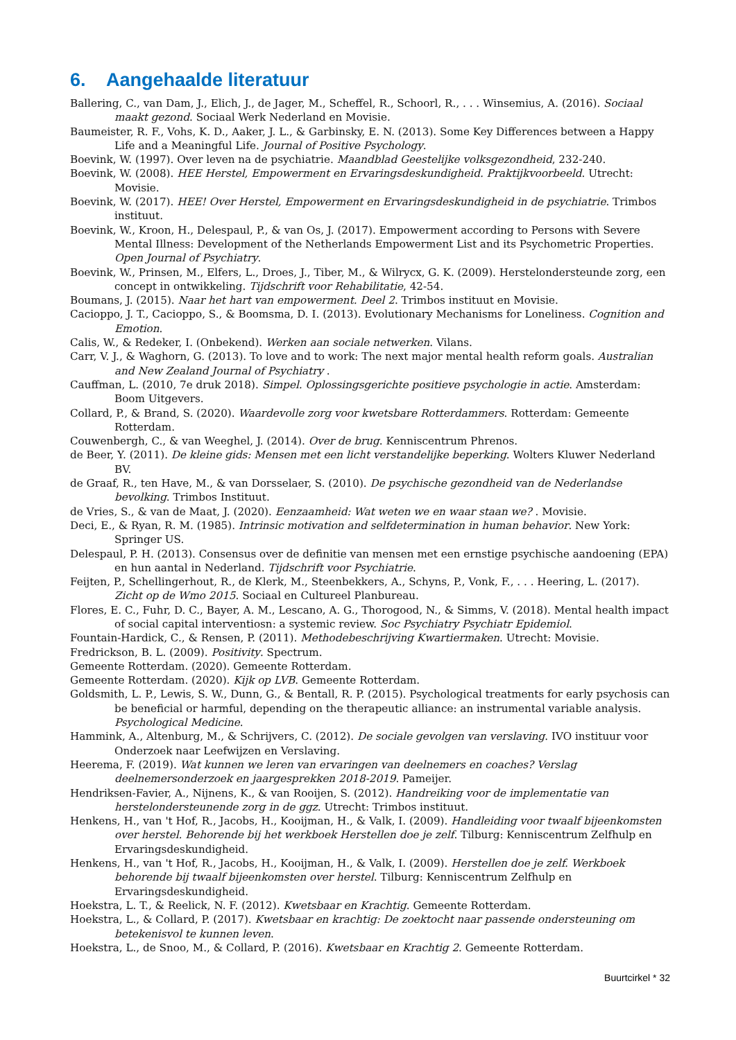6. Aangehaalde literatuur
Ballering, C., van Dam, J., Elich, J., de Jager, M., Scheffel, R., Schoorl, R., . . . Winsemius, A. (2016). Sociaal maakt gezond. Sociaal Werk Nederland en Movisie.
Baumeister, R. F., Vohs, K. D., Aaker, J. L., & Garbinsky, E. N. (2013). Some Key Differences between a Happy Life and a Meaningful Life. Journal of Positive Psychology.
Boevink, W. (1997). Over leven na de psychiatrie. Maandblad Geestelijke volksgezondheid, 232-240.
Boevink, W. (2008). HEE Herstel, Empowerment en Ervaringsdeskundigheid. Praktijkvoorbeeld. Utrecht: Movisie.
Boevink, W. (2017). HEE! Over Herstel, Empowerment en Ervaringsdeskundigheid in de psychiatrie. Trimbos instituut.
Boevink, W., Kroon, H., Delespaul, P., & van Os, J. (2017). Empowerment according to Persons with Severe Mental Illness: Development of the Netherlands Empowerment List and its Psychometric Properties. Open Journal of Psychiatry.
Boevink, W., Prinsen, M., Elfers, L., Droes, J., Tiber, M., & Wilrycx, G. K. (2009). Herstelondersteunde zorg, een concept in ontwikkeling. Tijdschrift voor Rehabilitatie, 42-54.
Boumans, J. (2015). Naar het hart van empowerment. Deel 2. Trimbos instituut en Movisie.
Cacioppo, J. T., Cacioppo, S., & Boomsma, D. I. (2013). Evolutionary Mechanisms for Loneliness. Cognition and Emotion.
Calis, W., & Redeker, I. (Onbekend). Werken aan sociale netwerken. Vilans.
Carr, V. J., & Waghorn, G. (2013). To love and to work: The next major mental health reform goals. Australian and New Zealand Journal of Psychiatry .
Cauffman, L. (2010, 7e druk 2018). Simpel. Oplossingsgerichte positieve psychologie in actie. Amsterdam: Boom Uitgevers.
Collard, P., & Brand, S. (2020). Waardevolle zorg voor kwetsbare Rotterdammers. Rotterdam: Gemeente Rotterdam.
Couwenbergh, C., & van Weeghel, J. (2014). Over de brug. Kenniscentrum Phrenos.
de Beer, Y. (2011). De kleine gids: Mensen met een licht verstandelijke beperking. Wolters Kluwer Nederland BV.
de Graaf, R., ten Have, M., & van Dorsselaer, S. (2010). De psychische gezondheid van de Nederlandse bevolking. Trimbos Instituut.
de Vries, S., & van de Maat, J. (2020). Eenzaamheid: Wat weten we en waar staan we? . Movisie.
Deci, E., & Ryan, R. M. (1985). Intrinsic motivation and selfdetermination in human behavior. New York: Springer US.
Delespaul, P. H. (2013). Consensus over de definitie van mensen met een ernstige psychische aandoening (EPA) en hun aantal in Nederland. Tijdschrift voor Psychiatrie.
Feijten, P., Schellingerhout, R., de Klerk, M., Steenbekkers, A., Schyns, P., Vonk, F., . . . Heering, L. (2017). Zicht op de Wmo 2015. Sociaal en Cultureel Planbureau.
Flores, E. C., Fuhr, D. C., Bayer, A. M., Lescano, A. G., Thorogood, N., & Simms, V. (2018). Mental health impact of social capital interventiosn: a systemic review. Soc Psychiatry Psychiatr Epidemiol.
Fountain-Hardick, C., & Rensen, P. (2011). Methodebeschrijving Kwartiermaken. Utrecht: Movisie.
Fredrickson, B. L. (2009). Positivity. Spectrum.
Gemeente Rotterdam. (2020). Gemeente Rotterdam.
Gemeente Rotterdam. (2020). Kijk op LVB. Gemeente Rotterdam.
Goldsmith, L. P., Lewis, S. W., Dunn, G., & Bentall, R. P. (2015). Psychological treatments for early psychosis can be beneficial or harmful, depending on the therapeutic alliance: an instrumental variable analysis. Psychological Medicine.
Hammink, A., Altenburg, M., & Schrijvers, C. (2012). De sociale gevolgen van verslaving. IVO instituur voor Onderzoek naar Leefwijzen en Verslaving.
Heerema, F. (2019). Wat kunnen we leren van ervaringen van deelnemers en coaches? Verslag deelnemersonderzoek en jaargesprekken 2018-2019. Pameijer.
Hendriksen-Favier, A., Nijnens, K., & van Rooijen, S. (2012). Handreiking voor de implementatie van herstelondersteunende zorg in de ggz. Utrecht: Trimbos instituut.
Henkens, H., van 't Hof, R., Jacobs, H., Kooijman, H., & Valk, I. (2009). Handleiding voor twaalf bijeenkomsten over herstel. Behorende bij het werkboek Herstellen doe je zelf. Tilburg: Kenniscentrum Zelfhulp en Ervaringsdeskundigheid.
Henkens, H., van 't Hof, R., Jacobs, H., Kooijman, H., & Valk, I. (2009). Herstellen doe je zelf. Werkboek behorende bij twaalf bijeenkomsten over herstel. Tilburg: Kenniscentrum Zelfhulp en Ervaringsdeskundigheid.
Hoekstra, L. T., & Reelick, N. F. (2012). Kwetsbaar en Krachtig. Gemeente Rotterdam.
Hoekstra, L., & Collard, P. (2017). Kwetsbaar en krachtig: De zoektocht naar passende ondersteuning om betekenisvol te kunnen leven.
Hoekstra, L., de Snoo, M., & Collard, P. (2016). Kwetsbaar en Krachtig 2. Gemeente Rotterdam.
Buurtcirkel * 32